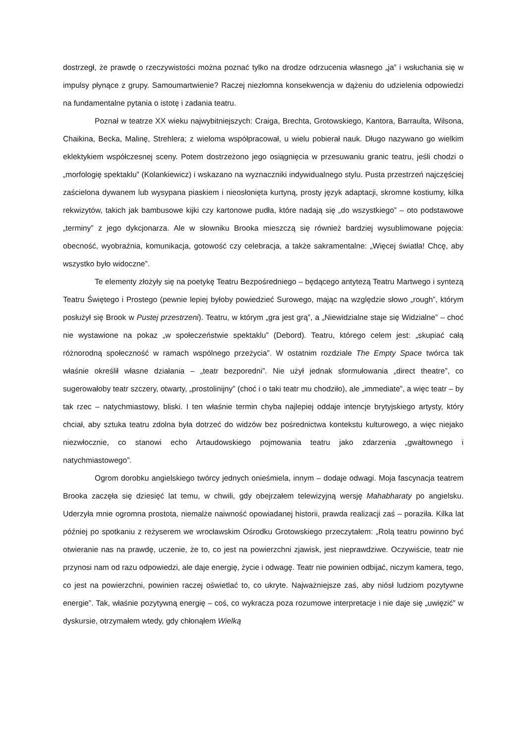dostrzegł, że prawdę o rzeczywistości można poznać tylko na drodze odrzucenia własnego „ja” i wsłuchania się w impulsy płynące z grupy. Samoumartwienie? Raczej niezłomna konsekwencja w dążeniu do udzielenia odpowiedzi na fundamentalne pytania o istotę i zadania teatru.
Poznał w teatrze XX wieku najwybitniejszych: Craiga, Brechta, Grotowskiego, Kantora, Barraulta, Wilsona, Chaikina, Becka, Malinę, Strehlera; z wieloma współpracował, u wielu pobierał nauk. Długo nazywano go wielkim eklektykiem współczesnej sceny. Potem dostrzeżono jego osiągnięcia w przesuwaniu granic teatru, jeśli chodzi o „morfologię spektaklu” (Kolankiewicz) i wskazano na wyznaczniki indywidualnego stylu. Pusta przestrzeń najczęściej zaścielona dywanem lub wysypana piaskiem i nieosłonięta kurtyną, prosty język adaptacji, skromne kostiumy, kilka rekwizytów, takich jak bambusowe kijki czy kartonowe pudła, które nadają się „do wszystkiego” – oto podstawowe „terminy” z jego dykcjonarza. Ale w słowniku Brooka mieszczą się również bardziej wysublimowane pojęcia: obecność, wyobraźnia, komunikacja, gotowość czy celebracja, a także sakramentalne: „Więcej światła! Chcę, aby wszystko było widoczne”.
Te elementy złożyły się na poetykę Teatru Bezpośredniego – będącego antytezą Teatru Martwego i syntezą Teatru Świętego i Prostego (pewnie lepiej byłoby powiedzieć Surowego, mając na względzie słowo „rough”, którym posłużył się Brook w Pustej przestrzeni). Teatru, w którym „gra jest grą”, a „Niewidzialne staje się Widzialne” – choć nie wystawione na pokaz „w społeczeństwie spektaklu” (Debord). Teatru, którego celem jest: „skupiać całą różnorodną społeczność w ramach wspólnego przeżycia”. W ostatnim rozdziale The Empty Space twórca tak właśnie określił własne działania – „teatr bezporedni”. Nie użył jednak sformułowania „direct theatre”, co sugerowałoby teatr szczery, otwarty, „prostolinijny” (choć i o taki teatr mu chodziło), ale „immediate”, a więc teatr – by tak rzec – natychmiastowy, bliski. I ten właśnie termin chyba najlepiej oddaje intencje brytyjskiego artysty, który chciał, aby sztuka teatru zdolna była dotrzeć do widzów bez pośrednictwa kontekstu kulturowego, a więc niejako niezwłocznie, co stanowi echo Artaudowskiego pojmowania teatru jako zdarzenia „gwałtownego i natychmiastowego”.
Ogrom dorobku angielskiego twórcy jednych onieśmiela, innym – dodaje odwagi. Moja fascynacja teatrem Brooka zaczęła się dziesięć lat temu, w chwili, gdy obejrzałem telewizyjną wersję Mahabharaty po angielsku. Uderzyła mnie ogromna prostota, niemalże naiwność opowiadanej historii, prawda realizacji zaś – poraziła. Kilka lat później po spotkaniu z reżyserem we wrocławskim Ośrodku Grotowskiego przeczytałem: „Rolą teatru powinno być otwieranie nas na prawdę, uczenie, że to, co jest na powierzchni zjawisk, jest nieprawdziwe. Oczywiście, teatr nie przynosi nam od razu odpowiedzi, ale daje energię, życie i odwagę. Teatr nie powinien odbijać, niczym kamera, tego, co jest na powierzchni, powinien raczej oświetlać to, co ukryte. Najważniejsze zaś, aby niósł ludziom pozytywne energie”. Tak, właśnie pozytywną energię – coś, co wykracza poza rozumowe interpretacje i nie daje się „uwięzić” w dyskursie, otrzymałem wtedy, gdy chłonąłem Wielką